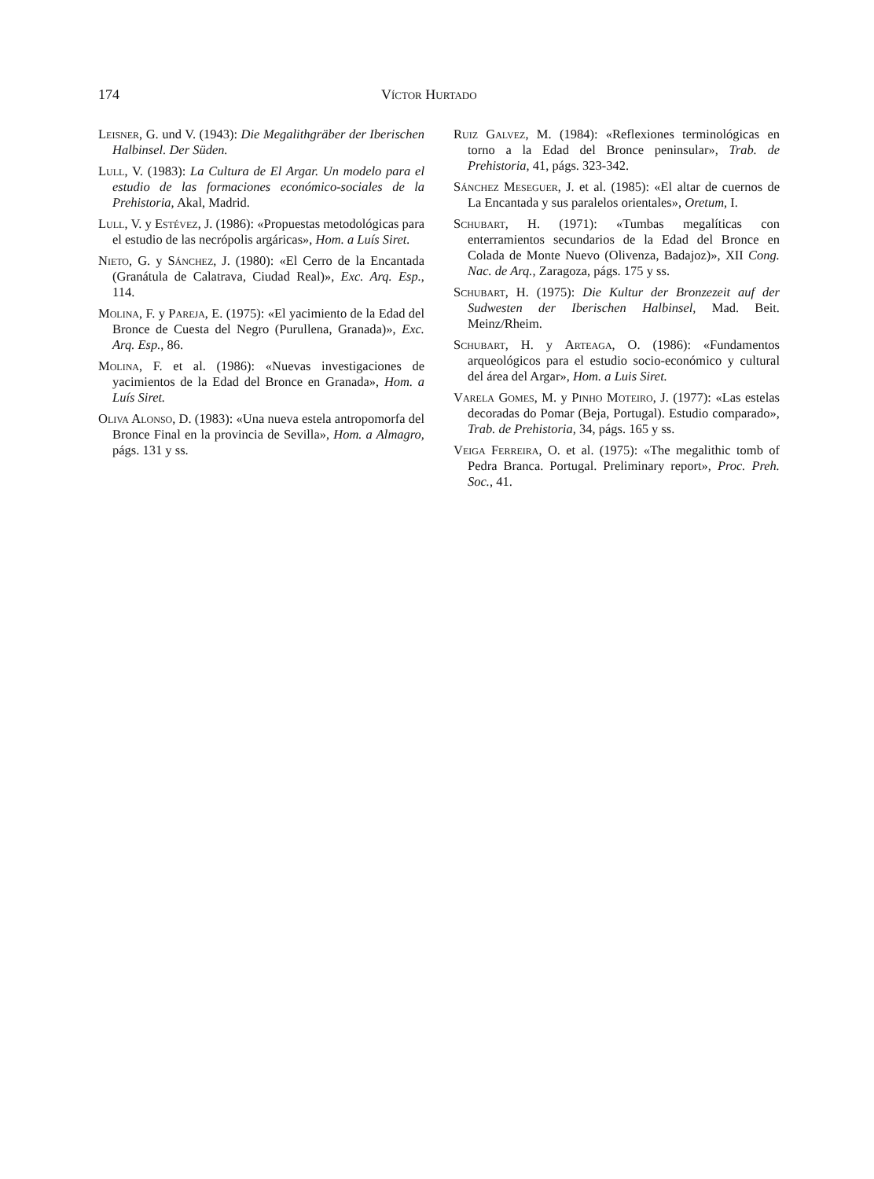174 Víctor Hurtado
Leisner, G. und V. (1943): Die Megalithgräber der Iberischen Halbinsel. Der Süden.
Lull, V. (1983): La Cultura de El Argar. Un modelo para el estudio de las formaciones económico-sociales de la Prehistoria, Akal, Madrid.
Lull, V. y Estévez, J. (1986): «Propuestas metodológicas para el estudio de las necrópolis argáricas», Hom. a Luís Siret.
Nieto, G. y Sánchez, J. (1980): «El Cerro de la Encantada (Granátula de Calatrava, Ciudad Real)», Exc. Arq. Esp., 114.
Molina, F. y Pareja, E. (1975): «El yacimiento de la Edad del Bronce de Cuesta del Negro (Purullena, Granada)», Exc. Arq. Esp., 86.
Molina, F. et al. (1986): «Nuevas investigaciones de yacimientos de la Edad del Bronce en Granada», Hom. a Luís Siret.
Oliva Alonso, D. (1983): «Una nueva estela antropomorfa del Bronce Final en la provincia de Sevilla», Hom. a Almagro, págs. 131 y ss.
Ruiz Galvez, M. (1984): «Reflexiones terminológicas en torno a la Edad del Bronce peninsular», Trab. de Prehistoria, 41, págs. 323-342.
Sánchez Meseguer, J. et al. (1985): «El altar de cuernos de La Encantada y sus paralelos orientales», Oretum, I.
Schubart, H. (1971): «Tumbas megalíticas con enterramientos secundarios de la Edad del Bronce en Colada de Monte Nuevo (Olivenza, Badajoz)», XII Cong. Nac. de Arq., Zaragoza, págs. 175 y ss.
Schubart, H. (1975): Die Kultur der Bronzezeit auf der Sudwesten der Iberischen Halbinsel, Mad. Beit. Meinz/Rheim.
Schubart, H. y Arteaga, O. (1986): «Fundamentos arqueológicos para el estudio socio-económico y cultural del área del Argar», Hom. a Luis Siret.
Varela Gomes, M. y Pinho Moteiro, J. (1977): «Las estelas decoradas do Pomar (Beja, Portugal). Estudio comparado», Trab. de Prehistoria, 34, págs. 165 y ss.
Veiga Ferreira, O. et al. (1975): «The megalithic tomb of Pedra Branca. Portugal. Preliminary report», Proc. Preh. Soc., 41.